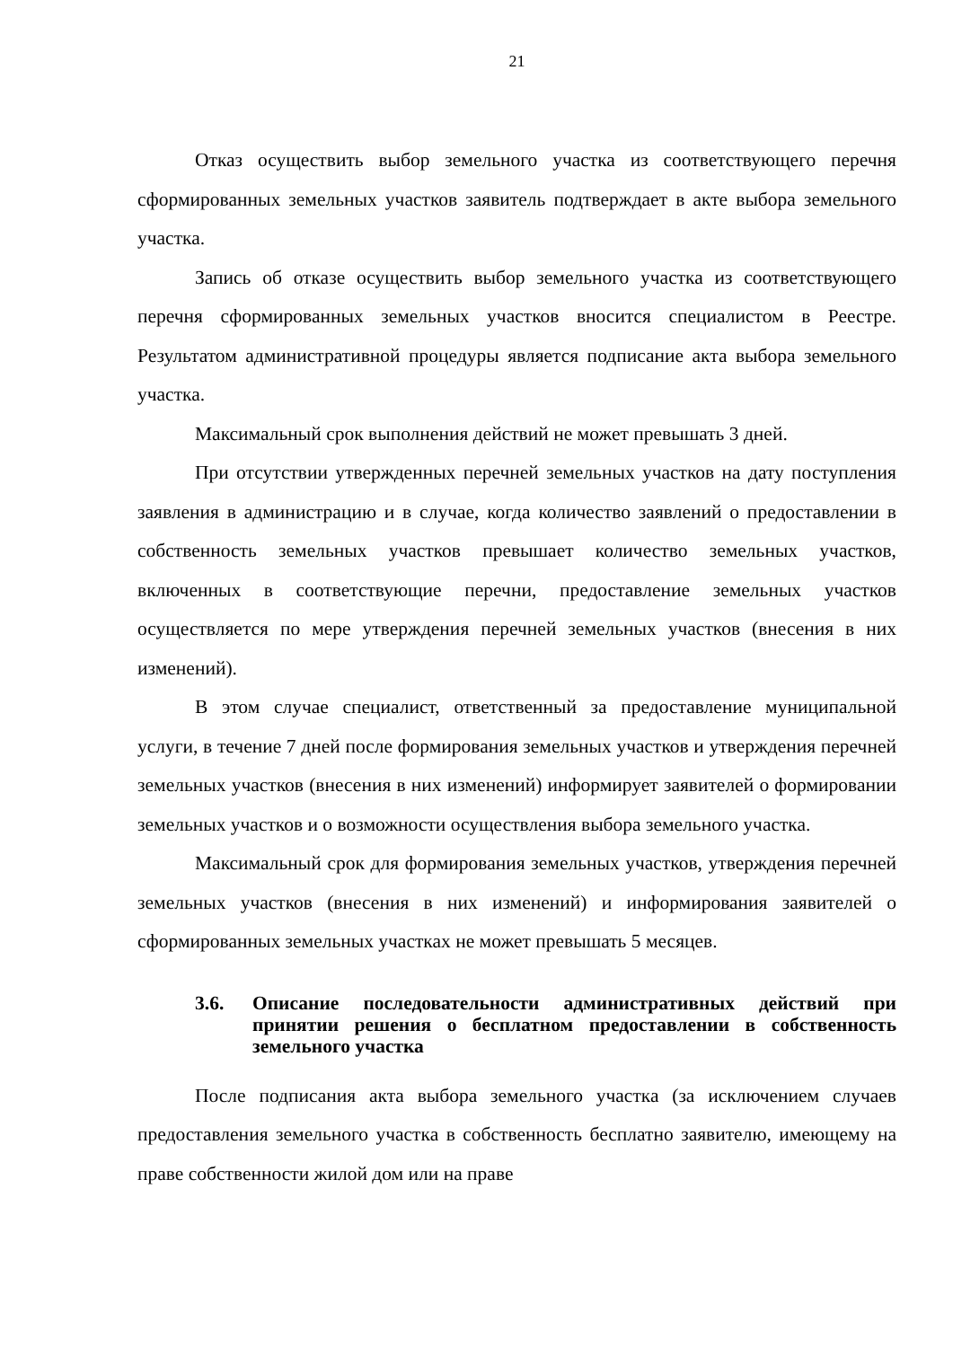21
Отказ осуществить выбор земельного участка из соответствующего перечня сформированных земельных участков заявитель подтверждает в акте выбора земельного участка.
Запись об отказе осуществить выбор земельного участка из соответствующего перечня сформированных земельных участков вносится специалистом в Реестре. Результатом административной процедуры является подписание акта выбора земельного участка.
Максимальный срок выполнения действий не может превышать 3 дней.
При отсутствии утвержденных перечней земельных участков на дату поступления заявления в администрацию и в случае, когда количество заявлений о предоставлении в собственность земельных участков превышает количество земельных участков, включенных в соответствующие перечни, предоставление земельных участков осуществляется по мере утверждения перечней земельных участков (внесения в них изменений).
В этом случае специалист, ответственный за предоставление муниципальной услуги, в течение 7 дней после формирования земельных участков и утверждения перечней земельных участков (внесения в них изменений) информирует заявителей о формировании земельных участков и о возможности осуществления выбора земельного участка.
Максимальный срок для формирования земельных участков, утверждения перечней земельных участков (внесения в них изменений) и информирования заявителей о сформированных земельных участках не может превышать 5 месяцев.
3.6. Описание последовательности административных действий при принятии решения о бесплатном предоставлении в собственность земельного участка
После подписания акта выбора земельного участка (за исключением случаев предоставления земельного участка в собственность бесплатно заявителю, имеющему на праве собственности жилой дом или на праве